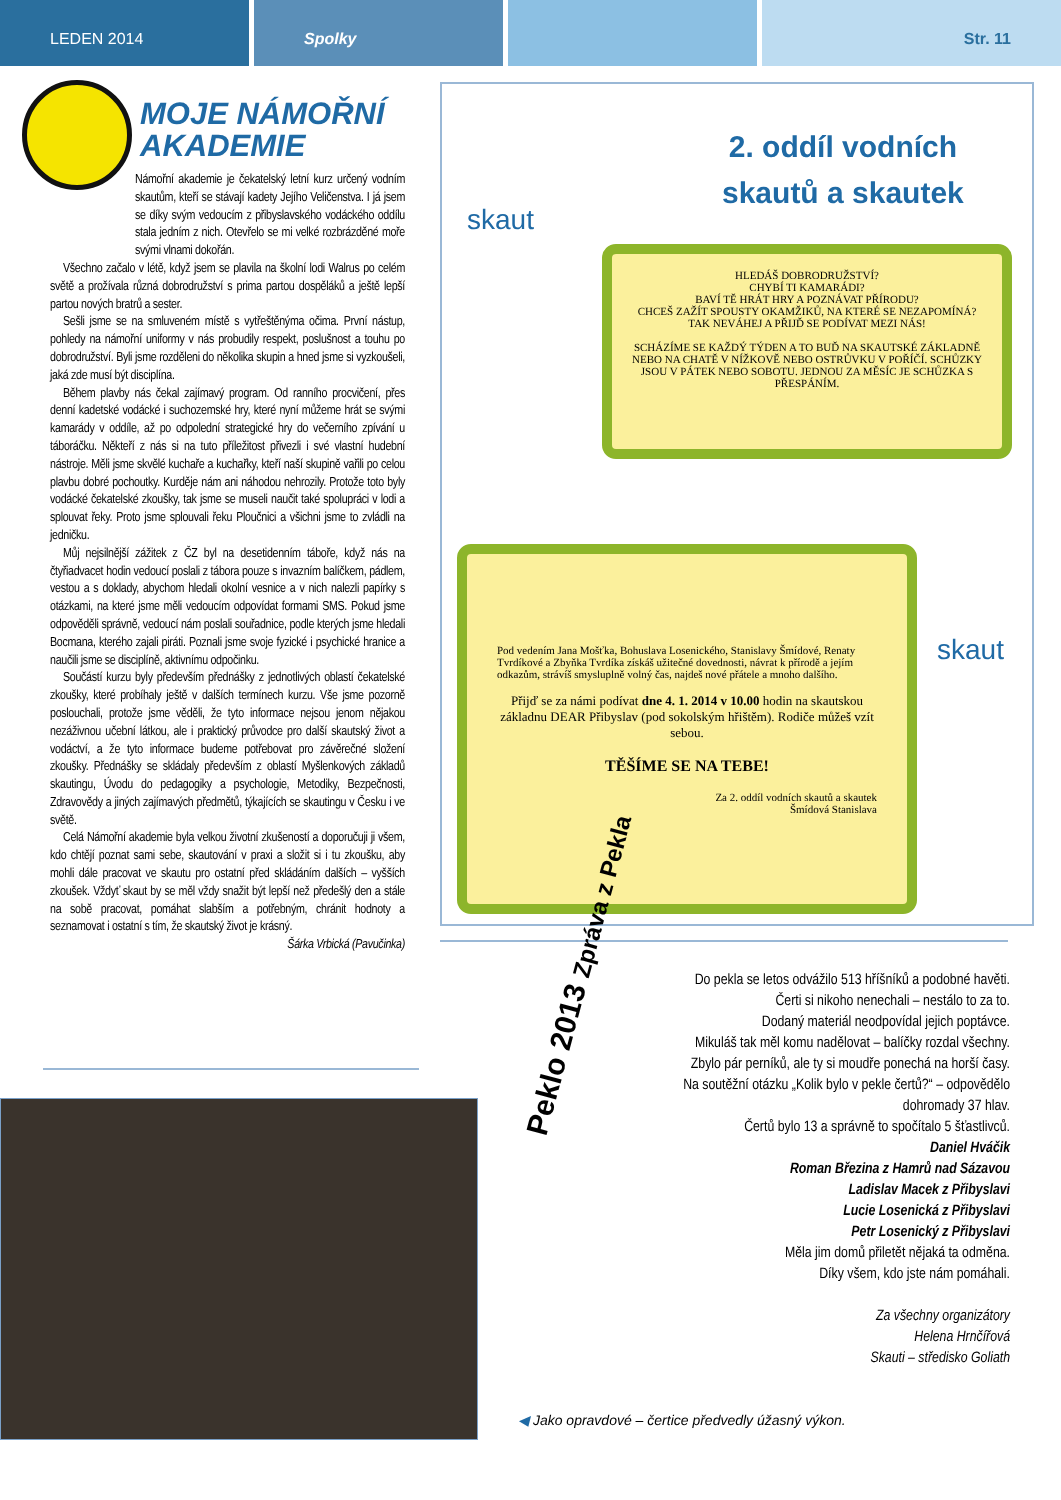LEDEN 2014 Spolky Str. 11
MOJE NÁMOŘNÍ AKADEMIE
Námořní akademie je čekatelský letní kurz určený vodním skautům, kteří se stávají kadety Jejího Veličenstva. I já jsem se díky svým vedoucím z přibyslavského vodáckého oddílu stala jedním z nich. Otevřelo se mi velké rozbrázděné moře svými vlnami dokořán.
Všechno začalo v létě, když jsem se plavila na školní lodi Walrus po celém světě a prožívala různá dobrodružství s prima partou dospěláků a ještě lepší partou nových bratrů a sester.
Sešli jsme se na smluveném místě s vytřeštěnýma očima. První nástup, pohledy na námořní uniformy v nás probudily respekt, poslušnost a touhu po dobrodružství. Byli jsme rozděleni do několika skupin a hned jsme si vyzkoušeli, jaká zde musí být disciplína.
Během plavby nás čekal zajímavý program. Od ranního procvičení, přes denní kadetské vodácké i suchozemské hry, které nyní můžeme hrát se svými kamarády v oddíle, až po odpolední strategické hry do večerního zpívání u táboráčku. Někteří z nás si na tuto příležitost přivezli i své vlastní hudební nástroje. Měli jsme skvělé kuchaře a kuchařky, kteří naší skupině vařili po celou plavbu dobré pochoutky. Kurděje nám ani náhodou nehrozily. Protože toto byly vodácké čekatelské zkoušky, tak jsme se museli naučit také spolupráci v lodi a splouvat řeky. Proto jsme splouvali řeku Ploučnici a všichni jsme to zvládli na jedničku.
Můj nejsilnější zážitek z ČZ byl na desetidenním táboře, když nás na čtyřiadvacet hodin vedoucí poslali z tábora pouze s invazním balíčkem, pádlem, vestou a s doklady, abychom hledali okolní vesnice a v nich nalezli papírky s otázkami, na které jsme měli vedoucím odpovídat formami SMS. Pokud jsme odpověděli správně, vedoucí nám poslali souřadnice, podle kterých jsme hledali Bocmana, kterého zajali piráti. Poznali jsme svoje fyzické i psychické hranice a naučili jsme se disciplíně, aktivnímu odpočinku.
Součástí kurzu byly především přednášky z jednotlivých oblastí čekatelské zkoušky, které probíhaly ještě v dalších termínech kurzu. Vše jsme pozorně poslouchali, protože jsme věděli, že tyto informace nejsou jenom nějakou nezáživnou učební látkou, ale i praktický průvodce pro další skautský život a vodáctví, a že tyto informace budeme potřebovat pro závěrečné složení zkoušky. Přednášky se skládaly především z oblastí Myšlenkových základů skautingu, Úvodu do pedagogiky a psychologie, Metodiky, Bezpečnosti, Zdravovědy a jiných zajímavých předmětů, týkajících se skautingu v Česku i ve světě.
Celá Námořní akademie byla velkou životní zkušeností a doporučuji ji všem, kdo chtějí poznat sami sebe, skautování v praxi a složit si i tu zkoušku, aby mohli dále pracovat ve skautu pro ostatní před skládáním dalších – vyšších zkoušek. Vždyť skaut by se měl vždy snažit být lepší než předešlý den a stále na sobě pracovat, pomáhat slabším a potřebným, chránit hodnoty a seznamovat i ostatní s tím, že skautský život je krásný.
Šárka Vrbická (Pavučinka)
skaut
2. oddíl vodních
skautů a skautek
HLEDÁŠ DOBRODRUŽSTVÍ?
CHYBÍ TI KAMARÁDI?
BAVÍ TĚ HRÁT HRY A POZNÁVAT PŘÍRODU?
CHCEŠ ZAŽÍT SPOUSTY OKAMŽIKŮ, NA KTERÉ SE NEZAPOMÍNÁ?
TAK NEVÁHEJ A PŘIJĎ SE PODÍVAT MEZI NÁS!
SCHÁZÍME SE KAŽDÝ TÝDEN A TO BUĎ NA SKAUTSKÉ ZÁKLADNĚ NEBO NA CHATĚ V NÍŽKOVĚ NEBO OSTRŮVKU V POŘÍČÍ. SCHŮZKY JSOU V PÁTEK NEBO SOBOTU. JEDNOU ZA MĚSÍC JE SCHŮZKA S PŘESPÁNÍM.
skaut
Pod vedením Jana Mošťka, Bohuslava Losenického, Stanislavy Šmídové, Renaty Tvrdíkové a Zbyňka Tvrdíka získáš užitečné dovednosti, návrat k přírodě a jejím odkazům, strávíš smysluplně volný čas, najdeš nové přátele a mnoho dalšího.
Přijď se za námi podívat dne 4. 1. 2014 v 10.00 hodin na skautskou základnu DEAR Přibyslav (pod sokolským hřištěm). Rodiče můžeš vzít sebou.
TĚŠÍME SE NA TEBE!
Za 2. oddíl vodních skautů a skautek
Šmídová Stanislava
Peklo 2013 Zpráva z Pekla
Do pekla se letos odvážilo 513 hříšníků a podobné havěti.
Čerti si nikoho nenechali – nestálo to za to.
Dodaný materiál neodpovídal jejich poptávce.
Mikuláš tak měl komu nadělovat – balíčky rozdal všechny.
Zbylo pár perníků, ale ty si moudře ponechá na horší časy.
Na soutěžní otázku „Kolik bylo v pekle čertů?“ – odpovědělo dohromady 37 hlav.
Čertů bylo 13 a správně to spočítalo 5 šťastlivců.
Daniel Hváčik
Roman Březina z Hamrů nad Sázavou
Ladislav Macek z Přibyslavi
Lucie Losenická z Přibyslavi
Petr Losenický z Přibyslavi
Měla jim domů přiletět nějaká ta odměna.
Díky všem, kdo jste nám pomáhali.
Za všechny organizátory
Helena Hrnčířová
Skauti – středisko Goliath
◀ Jako opravdové – čertice předvedly úžasný výkon.